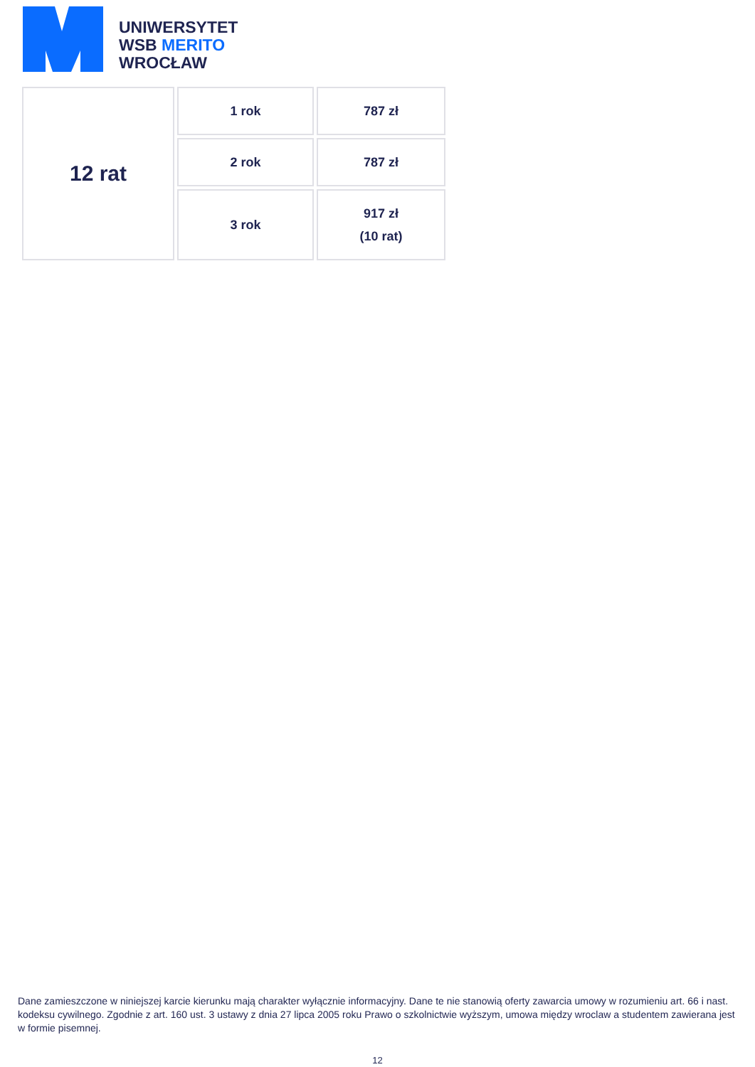UNIWERSYTET
WSB MERITO
WROCŁAW
| 12 rat | 1 rok | 787 zł |
| | 2 rok | 787 zł |
| | 3 rok | 917 zł (10 rat) |
Dane zamieszczone w niniejszej karcie kierunku mają charakter wyłącznie informacyjny. Dane te nie stanowią oferty zawarcia umowy w rozumieniu art. 66 i nast. kodeksu cywilnego. Zgodnie z art. 160 ust. 3 ustawy z dnia 27 lipca 2005 roku Prawo o szkolnictwie wyższym, umowa między wroclaw a studentem zawierana jest w formie pisemnej.
12